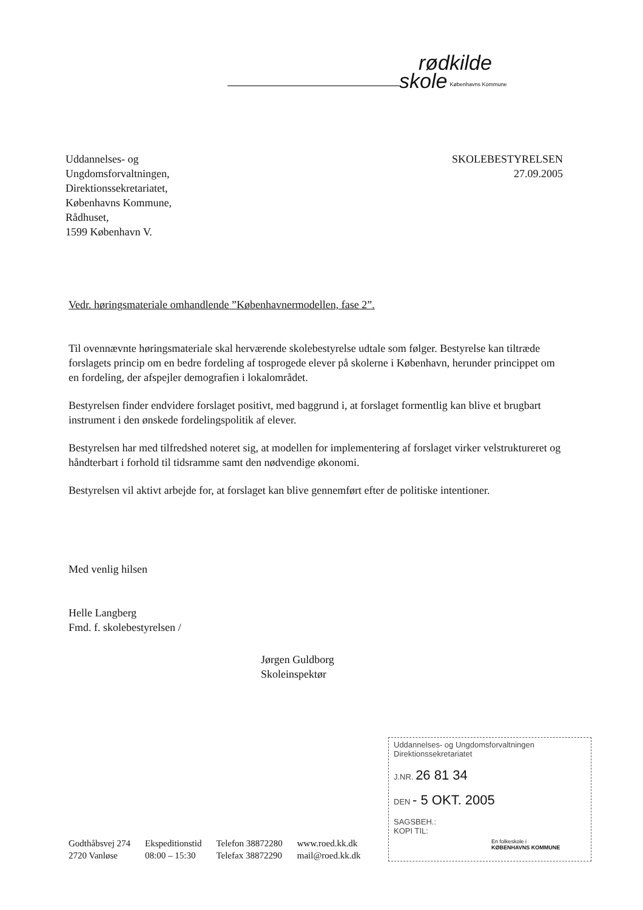rødkilde
skole Københavns Kommune
Uddannelses- og
Ungdomsforvaltningen,
Direktionssekretariatet,
Københavns Kommune,
Rådhuset,
1599 København V.
SKOLEBESTYRELSEN
27.09.2005
Vedr. høringsmateriale omhandlende ”Københavnermodellen, fase 2”.
Til ovennævnte høringsmateriale skal herværende skolebestyrelse udtale som følger. Bestyrelse kan tiltræde forslagets princip om en bedre fordeling af tosprogede elever på skolerne i København, herunder princippet om en fordeling, der afspejler demografien i lokalområdet.
Bestyrelsen finder endvidere forslaget positivt, med baggrund i, at forslaget formentlig kan blive et brugbart instrument i den ønskede fordelingspolitik af elever.
Bestyrelsen har med tilfredshed noteret sig, at modellen for implementering af forslaget virker velstruktureret og håndterbart i forhold til tidsramme samt den nødvendige økonomi.
Bestyrelsen vil aktivt arbejde for, at forslaget kan blive gennemført efter de politiske intentioner.
Med venlig hilsen
Helle Langberg
Fmd. f. skolebestyrelsen /
Jørgen Guldborg
Skoleinspektør
Uddannelses- og Ungdomsforvaltningen
Direktionssekretariatet
J.NR. 26 81 34
DEN - 5 OKT. 2005
SAGSBEH.:
KOPI TIL:
Godthåbsvej 274
2720 Vanløse
Ekspeditionstid
08:00 – 15:30
Telefon 38872280
Telefax 38872290
www.roed.kk.dk
mail@roed.kk.dk
En folkeskole i
KØBENHAVNS KOMMUNE